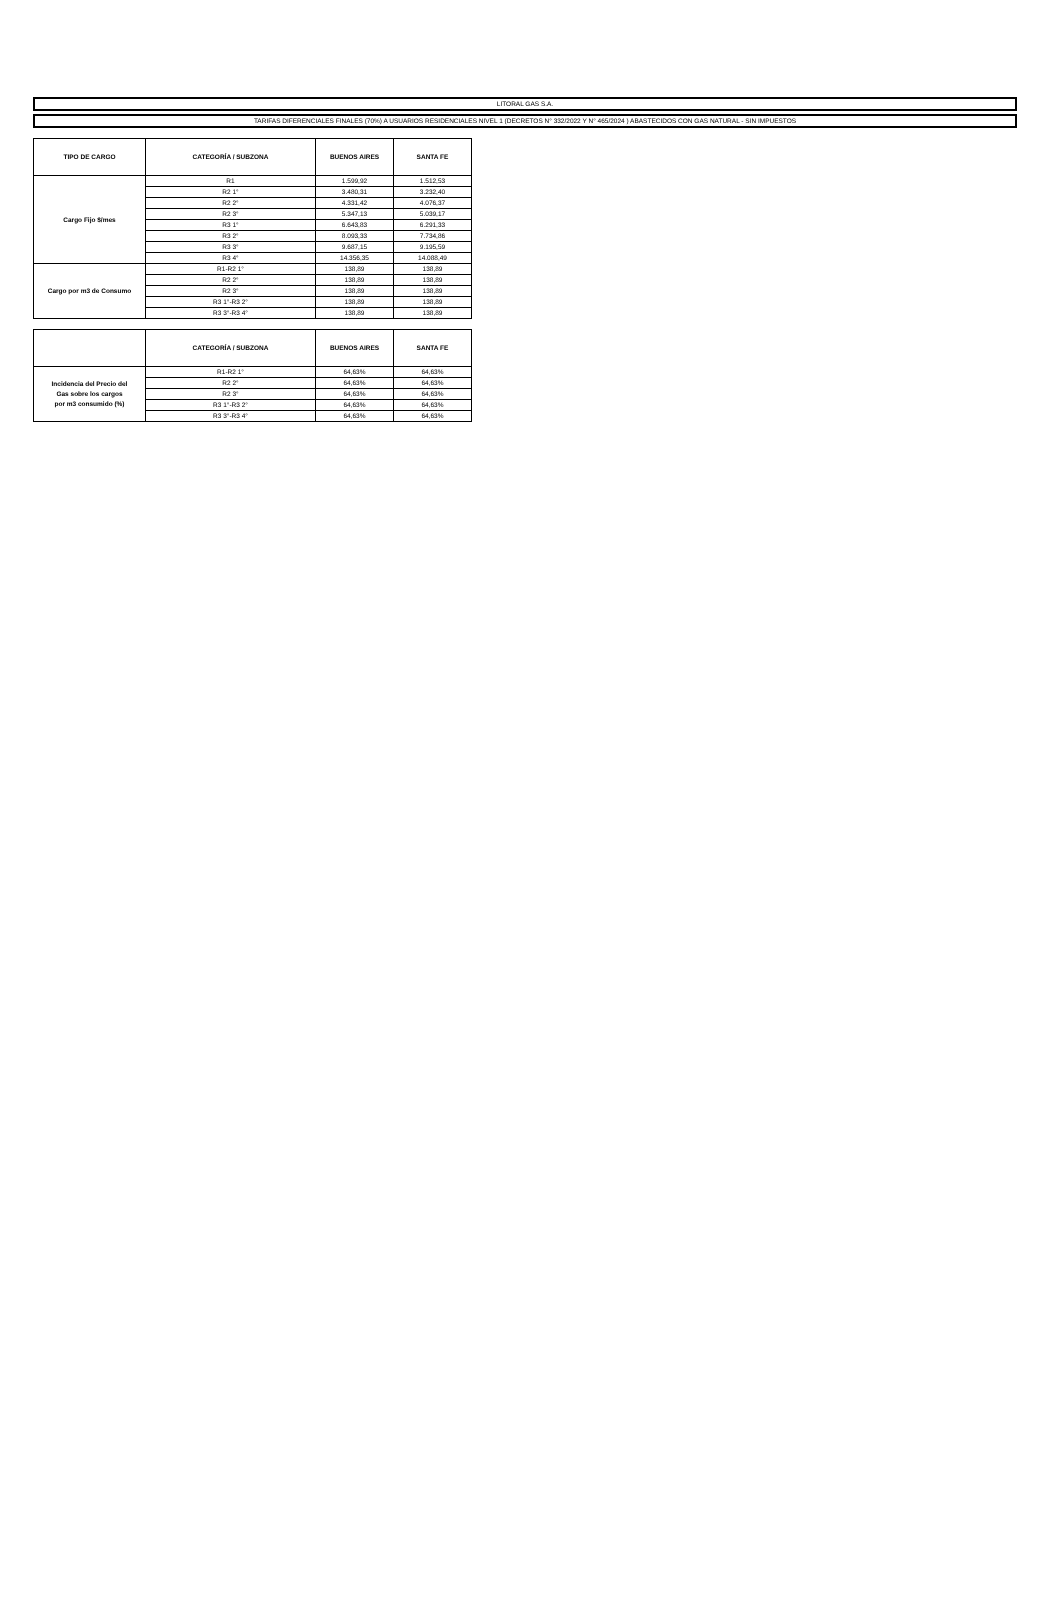LITORAL GAS S.A.
TARIFAS DIFERENCIALES FINALES (70%) A USUARIOS RESIDENCIALES NIVEL 1 (DECRETOS N° 332/2022 Y N° 465/2024 ) ABASTECIDOS CON GAS NATURAL - SIN IMPUESTOS
| TIPO DE CARGO | CATEGORÍA / SUBZONA | BUENOS AIRES | SANTA FE |
| --- | --- | --- | --- |
| Cargo Fijo $/mes | R1 | 1.599,92 | 1.512,53 |
| | R2 1° | 3.480,31 | 3.232,40 |
| | R2 2° | 4.331,42 | 4.076,37 |
| | R2 3° | 5.347,13 | 5.039,17 |
| | R3 1° | 6.643,83 | 6.291,33 |
| | R3 2° | 8.093,33 | 7.734,86 |
| | R3 3° | 9.687,15 | 9.195,59 |
| | R3 4° | 14.356,35 | 14.088,49 |
| Cargo por m3 de Consumo | R1-R2 1° | 138,89 | 138,89 |
| | R2 2° | 138,89 | 138,89 |
| | R2 3° | 138,89 | 138,89 |
| | R3 1°-R3 2° | 138,89 | 138,89 |
| | R3 3°-R3 4° | 138,89 | 138,89 |
| | CATEGORÍA / SUBZONA | BUENOS AIRES | SANTA FE |
| --- | --- | --- | --- |
| Incidencia del Precio del Gas sobre los cargos por m3 consumido (%) | R1-R2 1° | 64,63% | 64,63% |
| | R2 2° | 64,63% | 64,63% |
| | R2 3° | 64,63% | 64,63% |
| | R3 1°-R3 2° | 64,63% | 64,63% |
| | R3 3°-R3 4° | 64,63% | 64,63% |